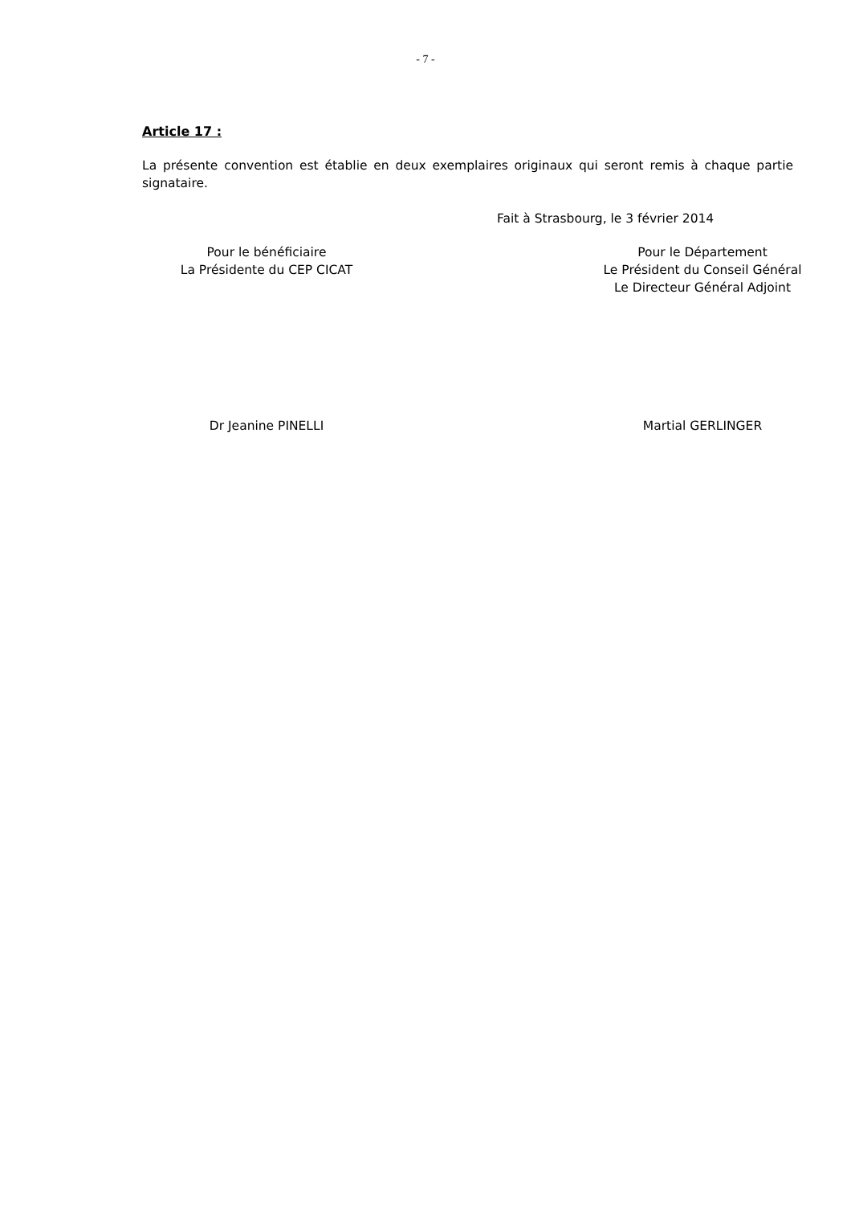- 7 -
Article 17 :
La présente convention est établie en deux exemplaires originaux qui seront remis à chaque partie signataire.
Fait à Strasbourg, le 3 février 2014
Pour le bénéficiaire
La Présidente du CEP CICAT
Pour le Département
Le Président du Conseil Général
Le Directeur Général Adjoint
Dr Jeanine PINELLI Martial GERLINGER